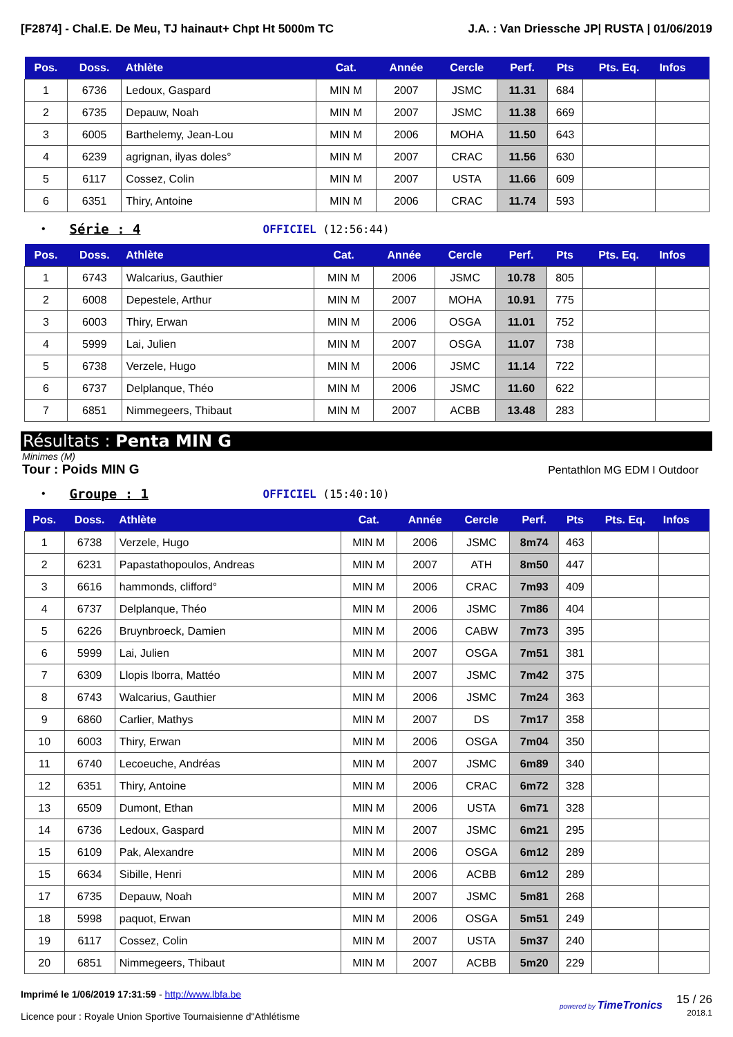[F2874] - Chal.E. De Meu, TJ hainaut+ Chpt Ht 5000m TC J.A. : Van Driessche JP| RUSTA | 01/06/2019
| Pos. | Doss. | Athlète | Cat. | Année | Cercle | Perf. | Pts | Pts. Eq. | Infos |
| --- | --- | --- | --- | --- | --- | --- | --- | --- | --- |
| 1 | 6736 | Ledoux, Gaspard | MIN M | 2007 | JSMC | 11.31 | 684 | | |
| 2 | 6735 | Depauw, Noah | MIN M | 2007 | JSMC | 11.38 | 669 | | |
| 3 | 6005 | Barthelemy, Jean-Lou | MIN M | 2006 | MOHA | 11.50 | 643 | | |
| 4 | 6239 | agrignan, ilyas doles° | MIN M | 2007 | CRAC | 11.56 | 630 | | |
| 5 | 6117 | Cossez, Colin | MIN M | 2007 | USTA | 11.66 | 609 | | |
| 6 | 6351 | Thiry, Antoine | MIN M | 2006 | CRAC | 11.74 | 593 | | |
• Série : 4 OFFICIEL (12:56:44)
| Pos. | Doss. | Athlète | Cat. | Année | Cercle | Perf. | Pts | Pts. Eq. | Infos |
| --- | --- | --- | --- | --- | --- | --- | --- | --- | --- |
| 1 | 6743 | Walcarius, Gauthier | MIN M | 2006 | JSMC | 10.78 | 805 | | |
| 2 | 6008 | Depestele, Arthur | MIN M | 2007 | MOHA | 10.91 | 775 | | |
| 3 | 6003 | Thiry, Erwan | MIN M | 2006 | OSGA | 11.01 | 752 | | |
| 4 | 5999 | Lai, Julien | MIN M | 2007 | OSGA | 11.07 | 738 | | |
| 5 | 6738 | Verzele, Hugo | MIN M | 2006 | JSMC | 11.14 | 722 | | |
| 6 | 6737 | Delplanque, Théo | MIN M | 2006 | JSMC | 11.60 | 622 | | |
| 7 | 6851 | Nimmegeers, Thibaut | MIN M | 2007 | ACBB | 13.48 | 283 | | |
Résultats : Penta MIN G
Minimes (M)
Tour : Poids MIN G Pentathlon MG EDM I Outdoor
• Groupe : 1 OFFICIEL (15:40:10)
| Pos. | Doss. | Athlète | Cat. | Année | Cercle | Perf. | Pts | Pts. Eq. | Infos |
| --- | --- | --- | --- | --- | --- | --- | --- | --- | --- |
| 1 | 6738 | Verzele, Hugo | MIN M | 2006 | JSMC | 8m74 | 463 | | |
| 2 | 6231 | Papastathopoulos, Andreas | MIN M | 2007 | ATH | 8m50 | 447 | | |
| 3 | 6616 | hammonds, clifford° | MIN M | 2006 | CRAC | 7m93 | 409 | | |
| 4 | 6737 | Delplanque, Théo | MIN M | 2006 | JSMC | 7m86 | 404 | | |
| 5 | 6226 | Bruynbroeck, Damien | MIN M | 2006 | CABW | 7m73 | 395 | | |
| 6 | 5999 | Lai, Julien | MIN M | 2007 | OSGA | 7m51 | 381 | | |
| 7 | 6309 | Llopis Iborra, Mattéo | MIN M | 2007 | JSMC | 7m42 | 375 | | |
| 8 | 6743 | Walcarius, Gauthier | MIN M | 2006 | JSMC | 7m24 | 363 | | |
| 9 | 6860 | Carlier, Mathys | MIN M | 2007 | DS | 7m17 | 358 | | |
| 10 | 6003 | Thiry, Erwan | MIN M | 2006 | OSGA | 7m04 | 350 | | |
| 11 | 6740 | Lecoeuche, Andréas | MIN M | 2007 | JSMC | 6m89 | 340 | | |
| 12 | 6351 | Thiry, Antoine | MIN M | 2006 | CRAC | 6m72 | 328 | | |
| 13 | 6509 | Dumont, Ethan | MIN M | 2006 | USTA | 6m71 | 328 | | |
| 14 | 6736 | Ledoux, Gaspard | MIN M | 2007 | JSMC | 6m21 | 295 | | |
| 15 | 6109 | Pak, Alexandre | MIN M | 2006 | OSGA | 6m12 | 289 | | |
| 15 | 6634 | Sibille, Henri | MIN M | 2006 | ACBB | 6m12 | 289 | | |
| 17 | 6735 | Depauw, Noah | MIN M | 2007 | JSMC | 5m81 | 268 | | |
| 18 | 5998 | paquot, Erwan | MIN M | 2006 | OSGA | 5m51 | 249 | | |
| 19 | 6117 | Cossez, Colin | MIN M | 2007 | USTA | 5m37 | 240 | | |
| 20 | 6851 | Nimmegeers, Thibaut | MIN M | 2007 | ACBB | 5m20 | 229 | | |
Imprimé le 1/06/2019 17:31:59 - http://www.lbfa.be
Licence pour : Royale Union Sportive Tournaisienne d"Athlétisme
powered by TimeTronics
15 / 26
2018.1